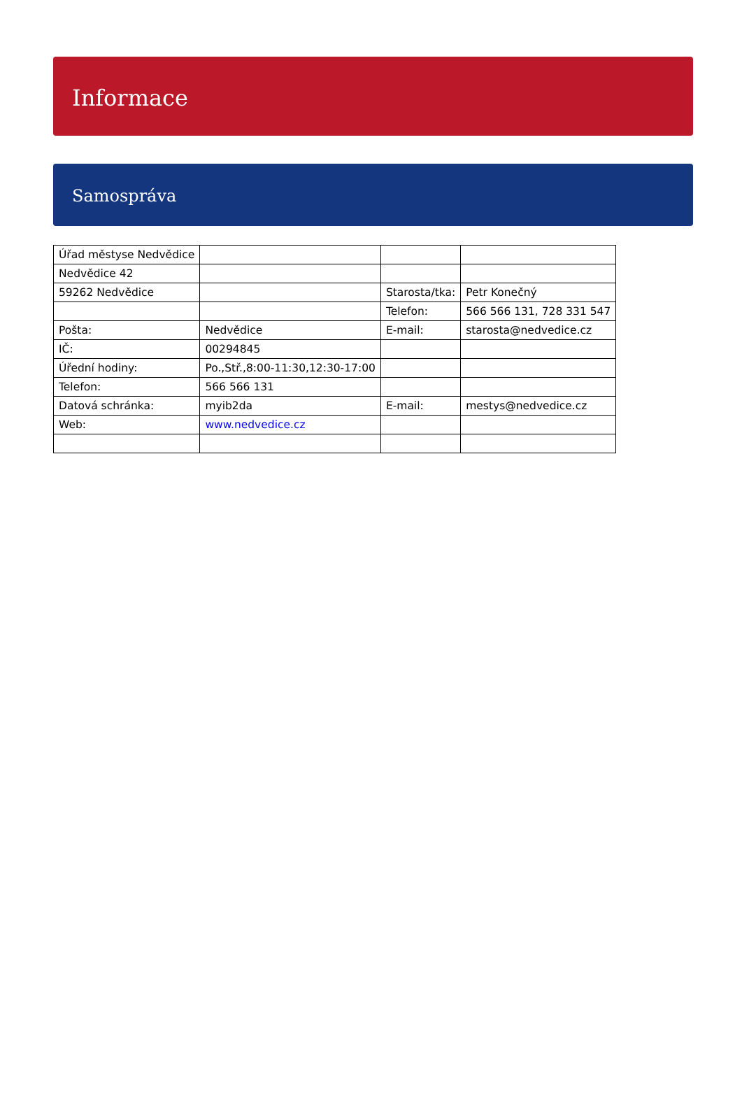Informace
Samospráva
| Úřad městyse Nedvědice | | | |
| Nedvědice 42 | | | |
| 59262 Nedvědice | | Starosta/tka: | Petr Konečný |
| | | Telefon: | 566 566 131, 728 331 547 |
| Pošta: | Nedvědice | E-mail: | starosta@nedvedice.cz |
| IČ: | 00294845 | | |
| Úřední hodiny: | Po.,Stř.,8:00-11:30,12:30-17:00 | | |
| Telefon: | 566 566 131 | | |
| Datová schránka: | myib2da | E-mail: | mestys@nedvedice.cz |
| Web: | www.nedvedice.cz | | |